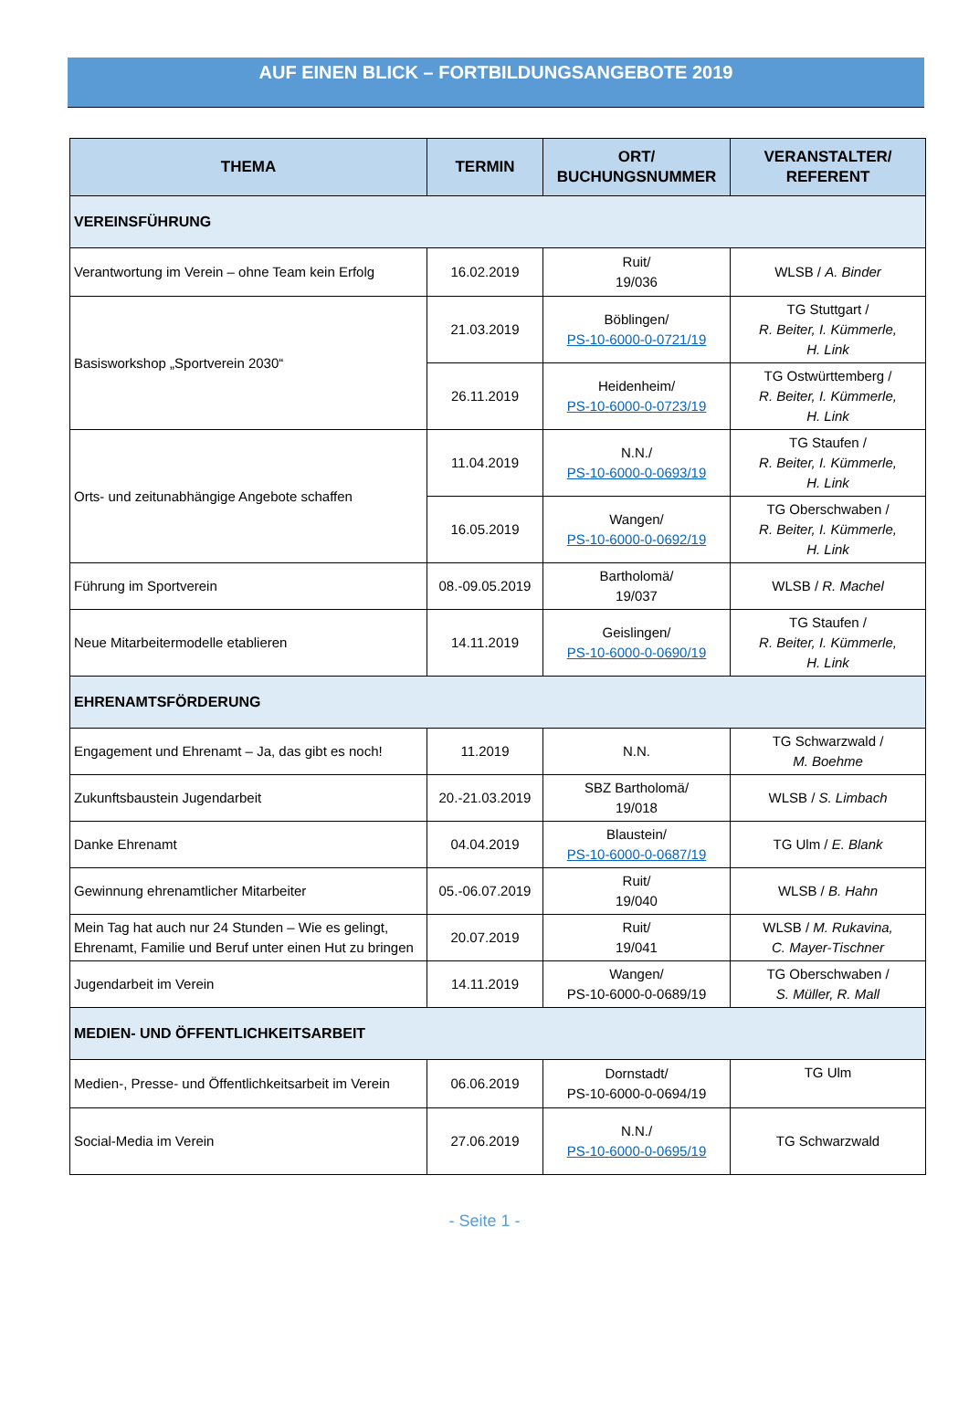AUF EINEN BLICK – FORTBILDUNGSANGEBOTE 2019
| THEMA | TERMIN | ORT/ BUCHUNGSNUMMER | VERANSTALTER/ REFERENT |
| --- | --- | --- | --- |
| VEREINSFÜHRUNG | | | |
| Verantwortung im Verein – ohne Team kein Erfolg | 16.02.2019 | Ruit/ 19/036 | WLSB / A. Binder |
| Basisworkshop „Sportverein 2030“ | 21.03.2019 | Böblingen/ PS-10-6000-0-0721/19 | TG Stuttgart / R. Beiter, I. Kümmerle, H. Link |
| | 26.11.2019 | Heidenheim/ PS-10-6000-0-0723/19 | TG Ostwürttemberg / R. Beiter, I. Kümmerle, H. Link |
| Orts- und zeitunabhängige Angebote schaffen | 11.04.2019 | N.N./ PS-10-6000-0-0693/19 | TG Staufen / R. Beiter, I. Kümmerle, H. Link |
| | 16.05.2019 | Wangen/ PS-10-6000-0-0692/19 | TG Oberschwaben / R. Beiter, I. Kümmerle, H. Link |
| Führung im Sportverein | 08.-09.05.2019 | Bartholomä/ 19/037 | WLSB / R. Machel |
| Neue Mitarbeitermodelle etablieren | 14.11.2019 | Geislingen/ PS-10-6000-0-0690/19 | TG Staufen / R. Beiter, I. Kümmerle, H. Link |
| EHRENAMTSFÖRDERUNG | | | |
| Engagement und Ehrenamt – Ja, das gibt es noch! | 11.2019 | N.N. | TG Schwarzwald / M. Boehme |
| Zukunftsbaustein Jugendarbeit | 20.-21.03.2019 | SBZ Bartholomä/ 19/018 | WLSB / S. Limbach |
| Danke Ehrenamt | 04.04.2019 | Blaustein/ PS-10-6000-0-0687/19 | TG Ulm / E. Blank |
| Gewinnung ehrenamtlicher Mitarbeiter | 05.-06.07.2019 | Ruit/ 19/040 | WLSB / B. Hahn |
| Mein Tag hat auch nur 24 Stunden – Wie es gelingt, Ehrenamt, Familie und Beruf unter einen Hut zu bringen | 20.07.2019 | Ruit/ 19/041 | WLSB / M. Rukavina, C. Mayer-Tischner |
| Jugendarbeit im Verein | 14.11.2019 | Wangen/ PS-10-6000-0-0689/19 | TG Oberschwaben / S. Müller, R. Mall |
| MEDIEN- UND ÖFFENTLICHKEITSARBEIT | | | |
| Medien-, Presse- und Öffentlichkeitsarbeit im Verein | 06.06.2019 | Dornstadt/ PS-10-6000-0-0694/19 | TG Ulm |
| Social-Media im Verein | 27.06.2019 | N.N./ PS-10-6000-0-0695/19 | TG Schwarzwald |
- Seite 1 -